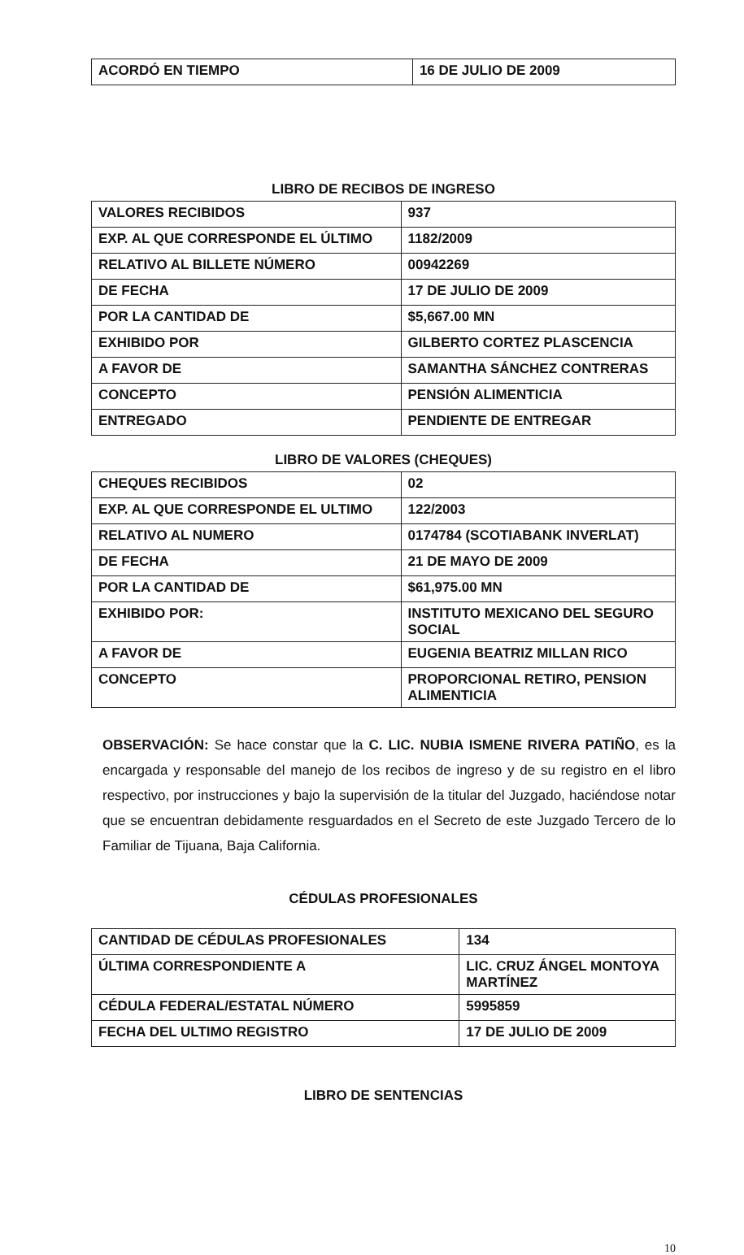| ACORDÓ EN TIEMPO | 16 DE JULIO DE 2009 |
LIBRO DE RECIBOS DE INGRESO
| VALORES RECIBIDOS | 937 |
| EXP. AL QUE CORRESPONDE EL ÚLTIMO | 1182/2009 |
| RELATIVO AL BILLETE NÚMERO | 00942269 |
| DE FECHA | 17 DE JULIO DE 2009 |
| POR LA CANTIDAD DE | $5,667.00 MN |
| EXHIBIDO POR | GILBERTO CORTEZ PLASCENCIA |
| A FAVOR DE | SAMANTHA SÁNCHEZ CONTRERAS |
| CONCEPTO | PENSIÓN ALIMENTICIA |
| ENTREGADO | PENDIENTE DE ENTREGAR |
LIBRO DE VALORES (CHEQUES)
| CHEQUES RECIBIDOS | 02 |
| EXP. AL QUE CORRESPONDE EL ULTIMO | 122/2003 |
| RELATIVO AL NUMERO | 0174784 (SCOTIABANK INVERLAT) |
| DE FECHA | 21 DE MAYO DE 2009 |
| POR LA CANTIDAD DE | $61,975.00 MN |
| EXHIBIDO POR: | INSTITUTO MEXICANO DEL SEGURO SOCIAL |
| A FAVOR DE | EUGENIA BEATRIZ MILLAN RICO |
| CONCEPTO | PROPORCIONAL RETIRO, PENSION ALIMENTICIA |
OBSERVACIÓN: Se hace constar que la C. LIC. NUBIA ISMENE RIVERA PATIÑO, es la encargada y responsable del manejo de los recibos de ingreso y de su registro en el libro respectivo, por instrucciones y bajo la supervisión de la titular del Juzgado, haciéndose notar que se encuentran debidamente resguardados en el Secreto de este Juzgado Tercero de lo Familiar de Tijuana, Baja California.
CÉDULAS PROFESIONALES
| CANTIDAD DE CÉDULAS PROFESIONALES | 134 |
| ÚLTIMA CORRESPONDIENTE A | LIC. CRUZ ÁNGEL MONTOYA MARTÍNEZ |
| CÉDULA FEDERAL/ESTATAL NÚMERO | 5995859 |
| FECHA DEL ULTIMO REGISTRO | 17 DE JULIO DE 2009 |
LIBRO DE SENTENCIAS
10